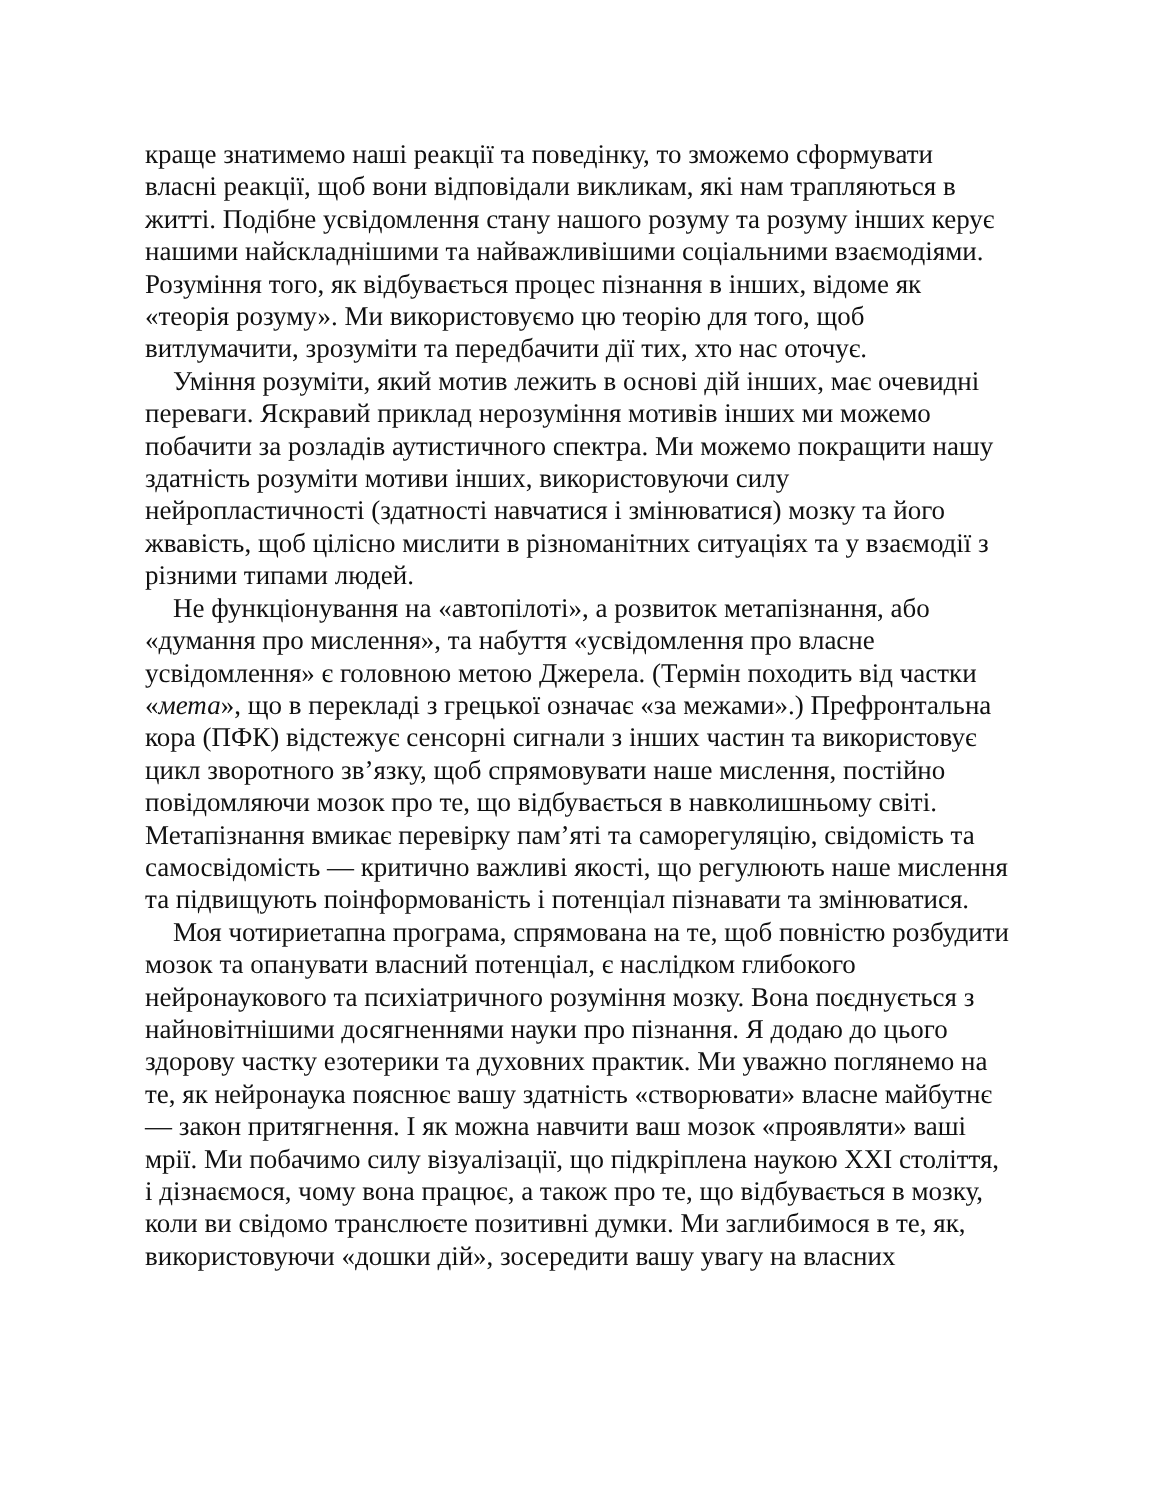краще знатимемо наші реакції та поведінку, то зможемо сформувати власні реакції, щоб вони відповідали викликам, які нам трапляються в житті. Подібне усвідомлення стану нашого розуму та розуму інших керує нашими найскладнішими та найважливішими соціальними взаємодіями. Розуміння того, як відбувається процес пізнання в інших, відоме як «теорія розуму». Ми використовуємо цю теорію для того, щоб витлумачити, зрозуміти та передбачити дії тих, хто нас оточує.
Уміння розуміти, який мотив лежить в основі дій інших, має очевидні переваги. Яскравий приклад нерозуміння мотивів інших ми можемо побачити за розладів аутистичного спектра. Ми можемо покращити нашу здатність розуміти мотиви інших, використовуючи силу нейропластичності (здатності навчатися і змінюватися) мозку та його жвавість, щоб цілісно мислити в різноманітних ситуаціях та у взаємодії з різними типами людей.
Не функціонування на «автопілоті», а розвиток метапізнання, або «думання про мислення», та набуття «усвідомлення про власне усвідомлення» є головною метою Джерела. (Термін походить від частки «мета», що в перекладі з грецької означає «за межами».) Префронтальна кора (ПФК) відстежує сенсорні сигнали з інших частин та використовує цикл зворотного зв’язку, щоб спрямовувати наше мислення, постійно повідомляючи мозок про те, що відбувається в навколишньому світі. Метапізнання вмикає перевірку пам’яті та саморегуляцію, свідомість та самосвідомість — критично важливі якості, що регулюють наше мислення та підвищують поінформованість і потенціал пізнавати та змінюватися.
Моя чотириетапна програма, спрямована на те, щоб повністю розбудити мозок та опанувати власний потенціал, є наслідком глибокого нейронаукового та психіатричного розуміння мозку. Вона поєднується з найновітнішими досягненнями науки про пізнання. Я додаю до цього здорову частку езотерики та духовних практик. Ми уважно поглянемо на те, як нейронаука пояснює вашу здатність «створювати» власне майбутнє — закон притягнення. І як можна навчити ваш мозок «проявляти» ваші мрії. Ми побачимо силу візуалізації, що підкріплена наукою XXI століття, і дізнаємося, чому вона працює, а також про те, що відбувається в мозку, коли ви свідомо транслюєте позитивні думки. Ми заглибимося в те, як, використовуючи «дошки дій», зосередити вашу увагу на власних